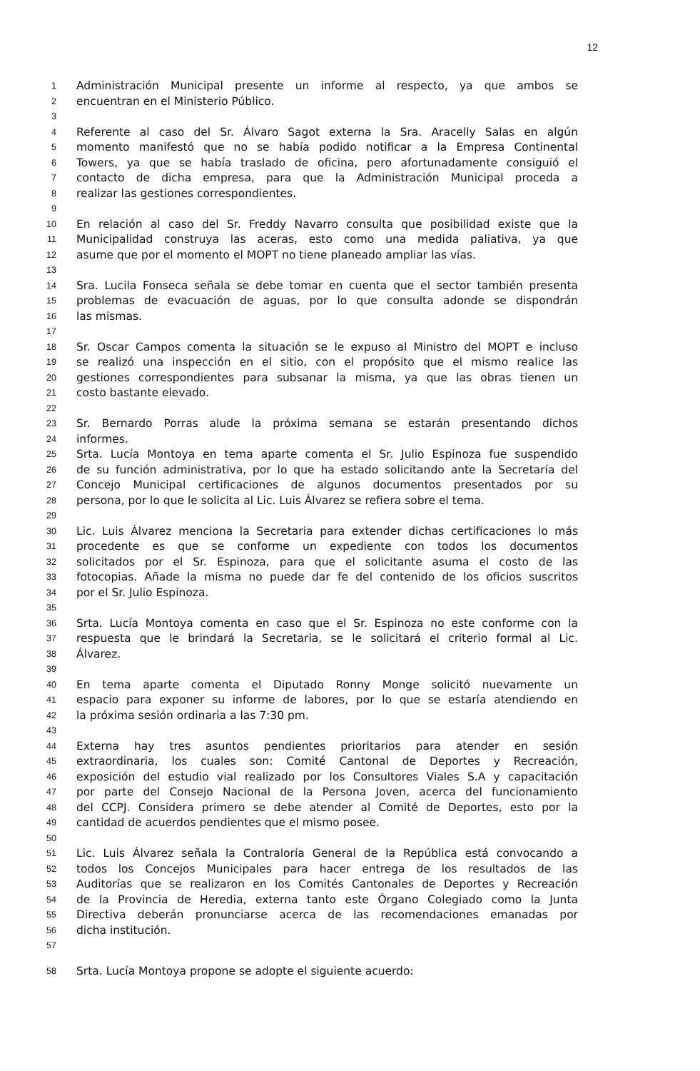12
1 Administración Municipal presente un informe al respecto, ya que ambos se
2 encuentran en el Ministerio Público.
3
4 Referente al caso del Sr. Álvaro Sagot externa la Sra. Aracelly Salas en algún
5 momento manifestó que no se había podido notificar a la Empresa Continental
6 Towers, ya que se había traslado de oficina, pero afortunadamente consiguió el
7 contacto de dicha empresa, para que la Administración Municipal proceda a
8 realizar las gestiones correspondientes.
9
10 En relación al caso del Sr. Freddy Navarro consulta que posibilidad existe que la
11 Municipalidad construya las aceras, esto como una medida paliativa, ya que
12 asume que por el momento el MOPT no tiene planeado ampliar las vías.
13
14 Sra. Lucila Fonseca señala se debe tomar en cuenta que el sector también presenta
15 problemas de evacuación de aguas, por lo que consulta adonde se dispondrán
16 las mismas.
17
18 Sr. Oscar Campos comenta la situación se le expuso al Ministro del MOPT e incluso
19 se realizó una inspección en el sitio, con el propósito que el mismo realice las
20 gestiones correspondientes para subsanar la misma, ya que las obras tienen un
21 costo bastante elevado.
22
23 Sr. Bernardo Porras alude la próxima semana se estarán presentando dichos
24 informes.
25 Srta. Lucía Montoya en tema aparte comenta el Sr. Julio Espinoza fue suspendido
26 de su función administrativa, por lo que ha estado solicitando ante la Secretaría del
27 Concejo Municipal certificaciones de algunos documentos presentados por su
28 persona, por lo que le solicita al Lic. Luis Álvarez se refiera sobre el tema.
29
30 Lic. Luis Álvarez menciona la Secretaria para extender dichas certificaciones lo más
31 procedente es que se conforme un expediente con todos los documentos
32 solicitados por el Sr. Espinoza, para que el solicitante asuma el costo de las
33 fotocopias. Añade la misma no puede dar fe del contenido de los oficios suscritos
34 por el Sr. Julio Espinoza.
35
36 Srta. Lucía Montoya comenta en caso que el Sr. Espinoza no este conforme con la
37 respuesta que le brindará la Secretaria, se le solicitará el criterio formal al Lic.
38 Álvarez.
39
40 En tema aparte comenta el Diputado Ronny Monge solicitó nuevamente un
41 espacio para exponer su informe de labores, por lo que se estaría atendiendo en
42 la próxima sesión ordinaria a las 7:30 pm.
43
44 Externa hay tres asuntos pendientes prioritarios para atender en sesión
45 extraordinaria, los cuales son: Comité Cantonal de Deportes y Recreación,
46 exposición del estudio vial realizado por los Consultores Viales S.A y capacitación
47 por parte del Consejo Nacional de la Persona Joven, acerca del funcionamiento
48 del CCPJ. Considera primero se debe atender al Comité de Deportes, esto por la
49 cantidad de acuerdos pendientes que el mismo posee.
50
51 Lic. Luis Álvarez señala la Contraloría General de la República está convocando a
52 todos los Concejos Municipales para hacer entrega de los resultados de las
53 Auditorías que se realizaron en los Comités Cantonales de Deportes y Recreación
54 de la Provincia de Heredia, externa tanto este Órgano Colegiado como la Junta
55 Directiva deberán pronunciarse acerca de las recomendaciones emanadas por
56 dicha institución.
57
58 Srta. Lucía Montoya propone se adopte el siguiente acuerdo: